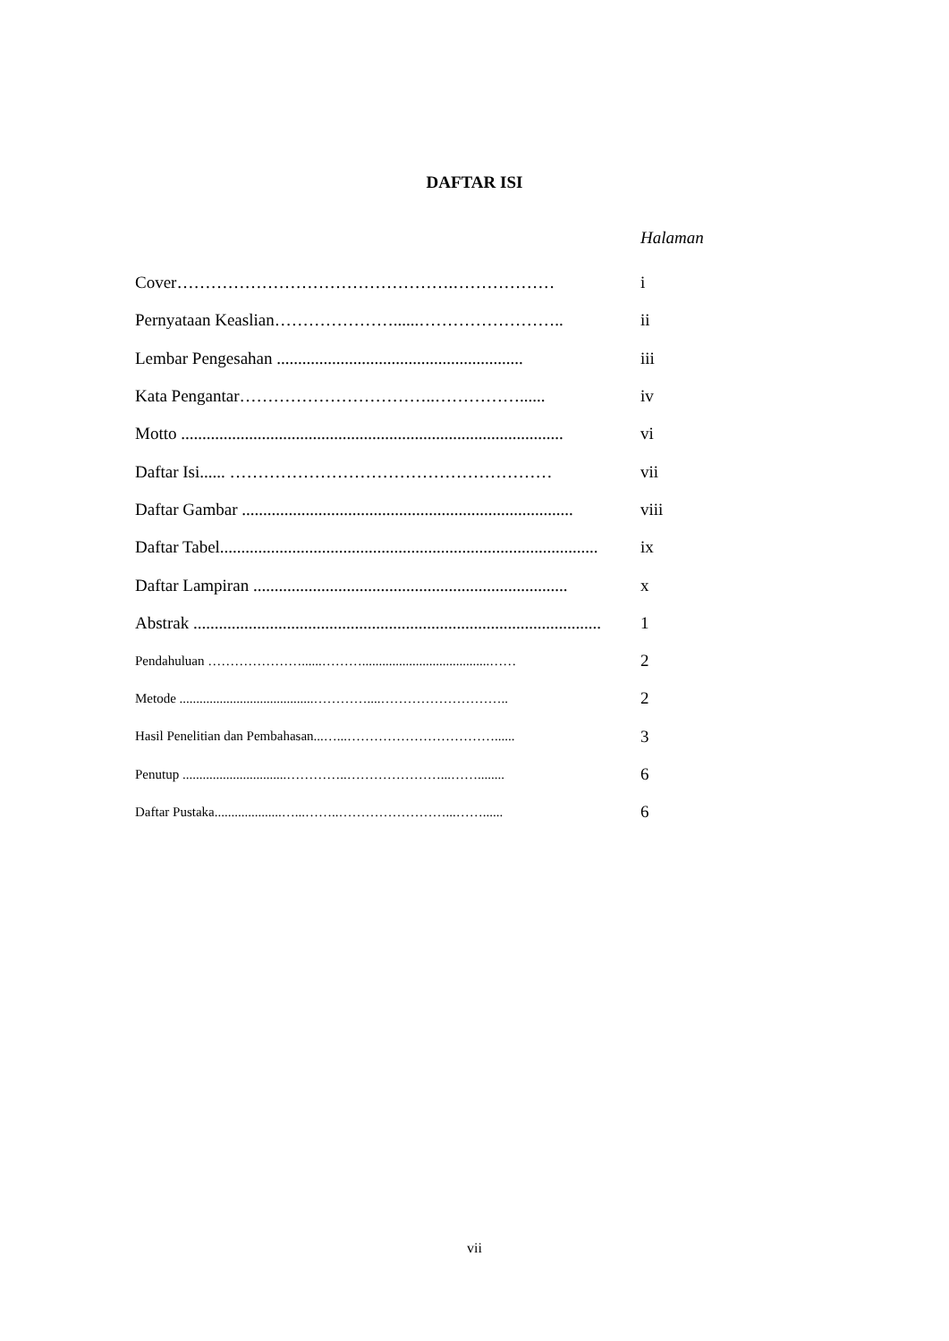DAFTAR ISI
Halaman
Cover………………………………………….……………… i
Pernyataan Keaslian…………………......…………………….. ii
Lembar Pengesahan .......................................................... iii
Kata Pengantar……………………………..……………...... iv
Motto .......................................................................................... vi
Daftar Isi...... ………………………………………………… vii
Daftar Gambar .............................................................................. viii
Daftar Tabel......................................................................................... ix
Daftar Lampiran .......................................................................... x
Abstrak ................................................................................................ 1
Pendahuluan …………………......………......................................…… 2
Metode ........................................…………....……………………….. 2
Hasil Penelitian dan Pembahasan...…...……………………………...... 3
Penutup ...............................…………..…………………...……........ 6
Daftar Pustaka....................…...……..……………………...……...... 6
vii